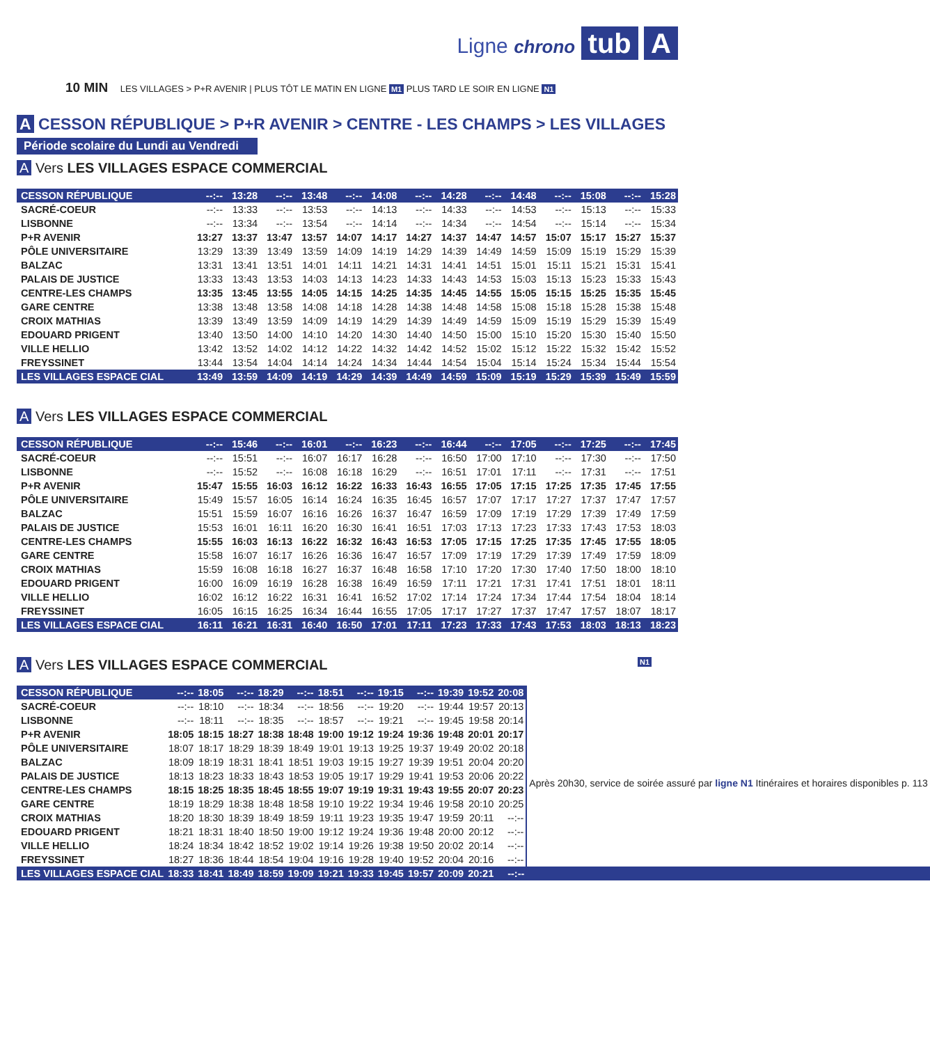Ligne chrono tub A
10 MIN LES VILLAGES > P+R AVENIR | PLUS TÔT LE MATIN EN LIGNE M1 PLUS TARD LE SOIR EN LIGNE N1
A CESSON RÉPUBLIQUE > P+R AVENIR > CENTRE - LES CHAMPS > LES VILLAGES
Période scolaire du Lundi au Vendredi
A Vers LES VILLAGES ESPACE COMMERCIAL
| CESSON RÉPUBLIQUE | --:-- | 13:28 | --:-- | 13:48 | --:-- | 14:08 | --:-- | 14:28 | --:-- | 14:48 | --:-- | 15:08 | --:-- | 15:28 |
| SACRÉ-COEUR | --:-- | 13:33 | --:-- | 13:53 | --:-- | 14:13 | --:-- | 14:33 | --:-- | 14:53 | --:-- | 15:13 | --:-- | 15:33 |
| LISBONNE | --:-- | 13:34 | --:-- | 13:54 | --:-- | 14:14 | --:-- | 14:34 | --:-- | 14:54 | --:-- | 15:14 | --:-- | 15:34 |
| P+R AVENIR | 13:27 | 13:37 | 13:47 | 13:57 | 14:07 | 14:17 | 14:27 | 14:37 | 14:47 | 14:57 | 15:07 | 15:17 | 15:27 | 15:37 |
| PÔLE UNIVERSITAIRE | 13:29 | 13:39 | 13:49 | 13:59 | 14:09 | 14:19 | 14:29 | 14:39 | 14:49 | 14:59 | 15:09 | 15:19 | 15:29 | 15:39 |
| BALZAC | 13:31 | 13:41 | 13:51 | 14:01 | 14:11 | 14:21 | 14:31 | 14:41 | 14:51 | 15:01 | 15:11 | 15:21 | 15:31 | 15:41 |
| PALAIS DE JUSTICE | 13:33 | 13:43 | 13:53 | 14:03 | 14:13 | 14:23 | 14:33 | 14:43 | 14:53 | 15:03 | 15:13 | 15:23 | 15:33 | 15:43 |
| CENTRE-LES CHAMPS | 13:35 | 13:45 | 13:55 | 14:05 | 14:15 | 14:25 | 14:35 | 14:45 | 14:55 | 15:05 | 15:15 | 15:25 | 15:35 | 15:45 |
| GARE CENTRE | 13:38 | 13:48 | 13:58 | 14:08 | 14:18 | 14:28 | 14:38 | 14:48 | 14:58 | 15:08 | 15:18 | 15:28 | 15:38 | 15:48 |
| CROIX MATHIAS | 13:39 | 13:49 | 13:59 | 14:09 | 14:19 | 14:29 | 14:39 | 14:49 | 14:59 | 15:09 | 15:19 | 15:29 | 15:39 | 15:49 |
| EDOUARD PRIGENT | 13:40 | 13:50 | 14:00 | 14:10 | 14:20 | 14:30 | 14:40 | 14:50 | 15:00 | 15:10 | 15:20 | 15:30 | 15:40 | 15:50 |
| VILLE HELLIO | 13:42 | 13:52 | 14:02 | 14:12 | 14:22 | 14:32 | 14:42 | 14:52 | 15:02 | 15:12 | 15:22 | 15:32 | 15:42 | 15:52 |
| FREYSSINET | 13:44 | 13:54 | 14:04 | 14:14 | 14:24 | 14:34 | 14:44 | 14:54 | 15:04 | 15:14 | 15:24 | 15:34 | 15:44 | 15:54 |
| LES VILLAGES ESPACE CIAL | 13:49 | 13:59 | 14:09 | 14:19 | 14:29 | 14:39 | 14:49 | 14:59 | 15:09 | 15:19 | 15:29 | 15:39 | 15:49 | 15:59 |
A Vers LES VILLAGES ESPACE COMMERCIAL
| CESSON RÉPUBLIQUE | --:-- | 15:46 | --:-- | 16:01 | --:-- | 16:23 | --:-- | 16:44 | --:-- | 17:05 | --:-- | 17:25 | --:-- | 17:45 |
| SACRÉ-COEUR | --:-- | 15:51 | --:-- | 16:07 | 16:17 | 16:28 | --:-- | 16:50 | 17:00 | 17:10 | --:-- | 17:30 | --:-- | 17:50 |
| LISBONNE | --:-- | 15:52 | --:-- | 16:08 | 16:18 | 16:29 | --:-- | 16:51 | 17:01 | 17:11 | --:-- | 17:31 | --:-- | 17:51 |
| P+R AVENIR | 15:47 | 15:55 | 16:03 | 16:12 | 16:22 | 16:33 | 16:43 | 16:55 | 17:05 | 17:15 | 17:25 | 17:35 | 17:45 | 17:55 |
| PÔLE UNIVERSITAIRE | 15:49 | 15:57 | 16:05 | 16:14 | 16:24 | 16:35 | 16:45 | 16:57 | 17:07 | 17:17 | 17:27 | 17:37 | 17:47 | 17:57 |
| BALZAC | 15:51 | 15:59 | 16:07 | 16:16 | 16:26 | 16:37 | 16:47 | 16:59 | 17:09 | 17:19 | 17:29 | 17:39 | 17:49 | 17:59 |
| PALAIS DE JUSTICE | 15:53 | 16:01 | 16:11 | 16:20 | 16:30 | 16:41 | 16:51 | 17:03 | 17:13 | 17:23 | 17:33 | 17:43 | 17:53 | 18:03 |
| CENTRE-LES CHAMPS | 15:55 | 16:03 | 16:13 | 16:22 | 16:32 | 16:43 | 16:53 | 17:05 | 17:15 | 17:25 | 17:35 | 17:45 | 17:55 | 18:05 |
| GARE CENTRE | 15:58 | 16:07 | 16:17 | 16:26 | 16:36 | 16:47 | 16:57 | 17:09 | 17:19 | 17:29 | 17:39 | 17:49 | 17:59 | 18:09 |
| CROIX MATHIAS | 15:59 | 16:08 | 16:18 | 16:27 | 16:37 | 16:48 | 16:58 | 17:10 | 17:20 | 17:30 | 17:40 | 17:50 | 18:00 | 18:10 |
| EDOUARD PRIGENT | 16:00 | 16:09 | 16:19 | 16:28 | 16:38 | 16:49 | 16:59 | 17:11 | 17:21 | 17:31 | 17:41 | 17:51 | 18:01 | 18:11 |
| VILLE HELLIO | 16:02 | 16:12 | 16:22 | 16:31 | 16:41 | 16:52 | 17:02 | 17:14 | 17:24 | 17:34 | 17:44 | 17:54 | 18:04 | 18:14 |
| FREYSSINET | 16:05 | 16:15 | 16:25 | 16:34 | 16:44 | 16:55 | 17:05 | 17:17 | 17:27 | 17:37 | 17:47 | 17:57 | 18:07 | 18:17 |
| LES VILLAGES ESPACE CIAL | 16:11 | 16:21 | 16:31 | 16:40 | 16:50 | 17:01 | 17:11 | 17:23 | 17:33 | 17:43 | 17:53 | 18:03 | 18:13 | 18:23 |
A Vers LES VILLAGES ESPACE COMMERCIAL N1
| CESSON RÉPUBLIQUE | --:-- | 18:05 | --:-- | 18:29 | --:-- | 18:51 | --:-- | 19:15 | --:-- | 19:39 | 19:52 | 20:08 | |
| SACRÉ-COEUR | --:-- | 18:10 | --:-- | 18:34 | --:-- | 18:56 | --:-- | 19:20 | --:-- | 19:44 | 19:57 | 20:13 | Après 20h30, service de soirée assuré par ligne N1 Itinéraires et horaires disponibles p. 113 |
| LISBONNE | --:-- | 18:11 | --:-- | 18:35 | --:-- | 18:57 | --:-- | 19:21 | --:-- | 19:45 | 19:58 | 20:14 | |
| P+R AVENIR | 18:05 | 18:15 | 18:27 | 18:38 | 18:48 | 19:00 | 19:12 | 19:24 | 19:36 | 19:48 | 20:01 | 20:17 | |
| PÔLE UNIVERSITAIRE | 18:07 | 18:17 | 18:29 | 18:39 | 18:49 | 19:01 | 19:13 | 19:25 | 19:37 | 19:49 | 20:02 | 20:18 | |
| BALZAC | 18:09 | 18:19 | 18:31 | 18:41 | 18:51 | 19:03 | 19:15 | 19:27 | 19:39 | 19:51 | 20:04 | 20:20 | |
| PALAIS DE JUSTICE | 18:13 | 18:23 | 18:33 | 18:43 | 18:53 | 19:05 | 19:17 | 19:29 | 19:41 | 19:53 | 20:06 | 20:22 | |
| CENTRE-LES CHAMPS | 18:15 | 18:25 | 18:35 | 18:45 | 18:55 | 19:07 | 19:19 | 19:31 | 19:43 | 19:55 | 20:07 | 20:23 | |
| GARE CENTRE | 18:19 | 18:29 | 18:38 | 18:48 | 18:58 | 19:10 | 19:22 | 19:34 | 19:46 | 19:58 | 20:10 | 20:25 | |
| CROIX MATHIAS | 18:20 | 18:30 | 18:39 | 18:49 | 18:59 | 19:11 | 19:23 | 19:35 | 19:47 | 19:59 | 20:11 | --:-- | |
| EDOUARD PRIGENT | 18:21 | 18:31 | 18:40 | 18:50 | 19:00 | 19:12 | 19:24 | 19:36 | 19:48 | 20:00 | 20:12 | --:-- | |
| VILLE HELLIO | 18:24 | 18:34 | 18:42 | 18:52 | 19:02 | 19:14 | 19:26 | 19:38 | 19:50 | 20:02 | 20:14 | --:-- | |
| FREYSSINET | 18:27 | 18:36 | 18:44 | 18:54 | 19:04 | 19:16 | 19:28 | 19:40 | 19:52 | 20:04 | 20:16 | --:-- | |
| LES VILLAGES ESPACE CIAL | 18:33 | 18:41 | 18:49 | 18:59 | 19:09 | 19:21 | 19:33 | 19:45 | 19:57 | 20:09 | 20:21 | --:-- | |